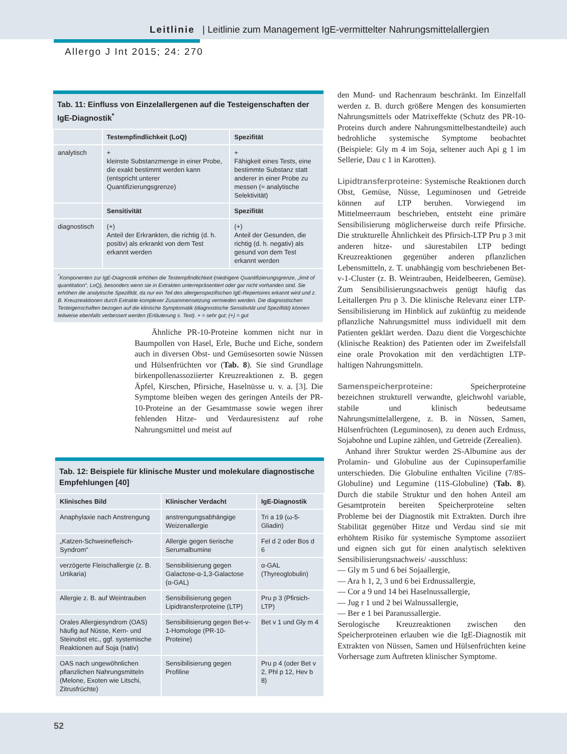Leitlinie | Leitlinie zum Management IgE-vermittelter Nahrungsmittelallergien
Allergo J Int 2015; 24: 270
| Tab. 11: Einfluss von Einzelallergenen auf die Testeigenschaften der IgE-Diagnostik<sup>*</sup> | | |
| | Testempfindlichkeit (LoQ) | Spezifität |
| analytisch | + kleinste Substanzmenge in einer Probe, die exakt bestimmt werden kann (entspricht unterer Quantifizierungsgrenze) | + Fähigkeit eines Tests, eine bestimmte Substanz statt anderer in einer Probe zu messen (≈ analytische Selektivität) |
| | Sensitivität | Spezifität |
| diagnostisch | (+) Anteil der Erkrankten, die richtig (d. h. positiv) als erkrankt von dem Test erkannt werden | (+) Anteil der Gesunden, die richtig (d. h. negativ) als gesund von dem Test erkannt werden |
| <sup>*</sup> Komponenten zur IgE-Diagnostik erhöhen die Testempfindlichkeit (niedrigere Quantifizierungsgrenze, „limit of quantitation“, LoQ), besonders wenn sie in Extrakten unterrepräsentiert oder gar nicht vorhanden sind. Sie erhöhen die analytische Spezifität, da nur ein Teil des allergenspezifischen IgE-Repertoires erkannt wird und z. B. Kreuzreaktionen durch Extrakte komplexer Zusammensetzung vermieden werden. Die diagnostischen Testeigenschaften bezogen auf die klinische Symptomatik (diagnostische Sensitivität und Spezifität) können teilweise ebenfalls verbessert werden (Erläuterung s. Text). + = sehr gut; (+) = gut | | |
Ähnliche PR-10-Proteine kommen nicht nur in Baumpollen von Hasel, Erle, Buche und Eiche, sondern auch in diversen Obst- und Gemüsesorten sowie Nüssen und Hülsenfrüchten vor (Tab. 8). Sie sind Grundlage birkenpollenassoziierter Kreuzreaktionen z. B. gegen Äpfel, Kirschen, Pfirsiche, Haselnüsse u. v. a. [3]. Die Symptome bleiben wegen des geringen Anteils der PR-10-Proteine an der Gesamtmasse sowie wegen ihrer fehlenden Hitze- und Verdauresistenz auf rohe Nahrungsmittel und meist auf
| Tab. 12: Beispiele für klinische Muster und molekulare diagnostische Empfehlungen [40] | | |
| Klinisches Bild | Klinischer Verdacht | IgE-Diagnostik |
| Anaphylaxie nach Anstrengung | anstrengungsabhängige Weizenallergie | Tri a 19 (ω-5-Gliadin) |
| „Katzen-Schweinefleisch-Syndrom“ | Allergie gegen tierische Serumalbumine | Fel d 2 oder Bos d 6 |
| verzögerte Fleischallergie (z. B. Urtikaria) | Sensibilisierung gegen Galactose-α-1,3-Galactose (α-GAL) | α-GAL (Thyreoglobulin) |
| Allergie z. B. auf Weintrauben | Sensibilisierung gegen Lipidtransferproteine (LTP) | Pru p 3 (Pfirsich-LTP) |
| Orales Allergiesyndrom (OAS) häufig auf Nüsse, Kern- und Steinobst etc., ggf. systemische Reaktionen auf Soja (nativ) | Sensibilisierung gegen Bet-v-1-Homologe (PR-10-Proteine) | Bet v 1 und Gly m 4 |
| OAS nach ungewöhnlichen pflanzlichen Nahrungsmitteln (Melone, Exoten wie Litschi, Zitrusfrüchte) | Sensibilisierung gegen Profiline | Pru p 4 (oder Bet v 2, Phl p 12, Hev b 8) |
den Mund- und Rachenraum beschränkt. Im Einzelfall werden z. B. durch größere Mengen des konsumierten Nahrungsmittels oder Matrixeffekte (Schutz des PR-10-Proteins durch andere Nahrungsmittelbestandteile) auch bedrohliche systemische Symptome beobachtet (Beispiele: Gly m 4 im Soja, seltener auch Api g 1 im Sellerie, Dau c 1 in Karotten).
Lipidtransferproteine: Systemische Reaktionen durch Obst, Gemüse, Nüsse, Leguminosen und Getreide können auf LTP beruhen. Vorwiegend im Mittelmeerraum beschrieben, entsteht eine primäre Sensibilisierung möglicherweise durch reife Pfirsiche. Die strukturelle Ähnlichkeit des Pfirsich-LTP Pru p 3 mit anderen hitze- und säurestabilen LTP bedingt Kreuzreaktionen gegenüber anderen pflanzlichen Lebensmitteln, z. T. unabhängig vom beschriebenen Bet-v-1-Cluster (z. B. Weintrauben, Heidelbeeren, Gemüse). Zum Sensibilisierungsnachweis genügt häufig das Leitallergen Pru p 3. Die klinische Relevanz einer LTP-Sensibilisierung im Hinblick auf zukünftig zu meidende pflanzliche Nahrungsmittel muss individuell mit dem Patienten geklärt werden. Dazu dient die Vorgeschichte (klinische Reaktion) des Patienten oder im Zweifelsfall eine orale Provokation mit den verdächtigten LTP-haltigen Nahrungsmitteln.
Samenspeicherproteine: Speicherproteine bezeichnen strukturell verwandte, gleichwohl variable, stabile und klinisch bedeutsame Nahrungsmittelallergene, z. B. in Nüssen, Samen, Hülsenfrüchten (Leguminosen), zu denen auch Erdnuss, Sojabohne und Lupine zählen, und Getreide (Zerealien).
Anhand ihrer Struktur werden 2S-Albumine aus der Prolamin- und Globuline aus der Cupinsuperfamilie unterschieden. Die Globuline enthalten Viciline (7/8S-Globuline) und Legumine (11S-Globuline) (Tab. 8). Durch die stabile Struktur und den hohen Anteil am Gesamtprotein bereiten Speicherproteine selten Probleme bei der Diagnostik mit Extrakten. Durch ihre Stabilität gegenüber Hitze und Verdau sind sie mit erhöhtem Risiko für systemische Symptome assoziiert und eignen sich gut für einen analytisch selektiven Sensibilisierungsnachweis/ -ausschluss:
— Gly m 5 und 6 bei Sojaallergie,
— Ara h 1, 2, 3 und 6 bei Erdnussallergie,
— Cor a 9 und 14 bei Haselnussallergie,
— Jug r 1 und 2 bei Walnussallergie,
— Ber e 1 bei Paranussallergie.
Serologische Kreuzreaktionen zwischen den Speicherproteinen erlauben wie die IgE-Diagnostik mit Extrakten von Nüssen, Samen und Hülsenfrüchten keine Vorhersage zum Auftreten klinischer Symptome.
52